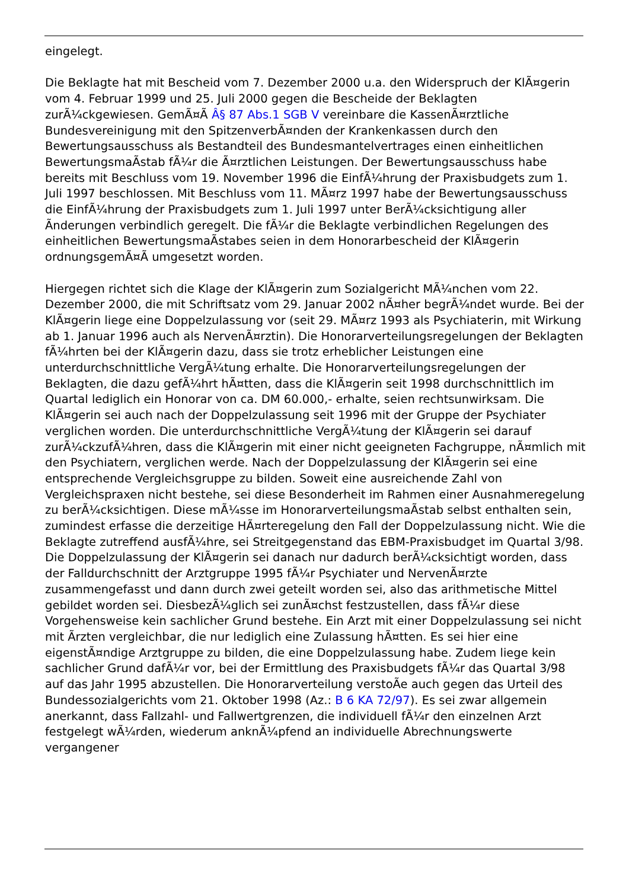eingelegt.
Die Beklagte hat mit Bescheid vom 7. Dezember 2000 u.a. den Widerspruch der KlÃ¤gerin vom 4. Februar 1999 und 25. Juli 2000 gegen die Bescheide der Beklagten zurÃ¼ckgewiesen. GemÃ¤Ã Â§ 87 Abs.1 SGB V vereinbare die KassenÃ¤rztliche Bundesvereinigung mit den SpitzenverbÃ¤nden der Krankenkassen durch den Bewertungsausschuss als Bestandteil des Bundesmantelvertrages einen einheitlichen BewertungsmaÃstab fÃ¼r die Ã¤rztlichen Leistungen. Der Bewertungsausschuss habe bereits mit Beschluss vom 19. November 1996 die EinfÃ¼hrung der Praxisbudgets zum 1. Juli 1997 beschlossen. Mit Beschluss vom 11. MÃ¤rz 1997 habe der Bewertungsausschuss die EinfÃ¼hrung der Praxisbudgets zum 1. Juli 1997 unter BerÃ¼cksichtigung aller Ãnderungen verbindlich geregelt. Die fÃ¼r die Beklagte verbindlichen Regelungen des einheitlichen BewertungsmaÃstabes seien in dem Honorarbescheid der KlÃ¤gerin ordnungsgemÃ¤Ã umgesetzt worden.
Hiergegen richtet sich die Klage der KlÃ¤gerin zum Sozialgericht MÃ¼nchen vom 22. Dezember 2000, die mit Schriftsatz vom 29. Januar 2002 nÃ¤her begrÃ¼ndet wurde. Bei der KlÃ¤gerin liege eine Doppelzulassung vor (seit 29. MÃ¤rz 1993 als Psychiaterin, mit Wirkung ab 1. Januar 1996 auch als NervenÃ¤rztin). Die Honorarverteilungsregelungen der Beklagten fÃ¼hrten bei der KlÃ¤gerin dazu, dass sie trotz erheblicher Leistungen eine unterdurchschnittliche VergÃ¼tung erhalte. Die Honorarverteilungsregelungen der Beklagten, die dazu gefÃ¼hrt hÃ¤tten, dass die KlÃ¤gerin seit 1998 durchschnittlich im Quartal lediglich ein Honorar von ca. DM 60.000,- erhalte, seien rechtsunwirksam. Die KlÃ¤gerin sei auch nach der Doppelzulassung seit 1996 mit der Gruppe der Psychiater verglichen worden. Die unterdurchschnittliche VergÃ¼tung der KlÃ¤gerin sei darauf zurÃ¼ckzufÃ¼hren, dass die KlÃ¤gerin mit einer nicht geeigneten Fachgruppe, nÃ¤mlich mit den Psychiatern, verglichen werde. Nach der Doppelzulassung der KlÃ¤gerin sei eine entsprechende Vergleichsgruppe zu bilden. Soweit eine ausreichende Zahl von Vergleichspraxen nicht bestehe, sei diese Besonderheit im Rahmen einer Ausnahmeregelung zu berÃ¼cksichtigen. Diese mÃ¼sse im HonorarverteilungsmaÃstab selbst enthalten sein, zumindest erfasse die derzeitige HÃ¤rteregelung den Fall der Doppelzulassung nicht. Wie die Beklagte zutreffend ausfÃ¼hre, sei Streitgegenstand das EBM-Praxisbudget im Quartal 3/98. Die Doppelzulassung der KlÃ¤gerin sei danach nur dadurch berÃ¼cksichtigt worden, dass der Falldurchschnitt der Arztgruppe 1995 fÃ¼r Psychiater und NervenÃ¤rzte zusammengefasst und dann durch zwei geteilt worden sei, also das arithmetische Mittel gebildet worden sei. DiesbezÃ¼glich sei zunÃ¤chst festzustellen, dass fÃ¼r diese Vorgehensweise kein sachlicher Grund bestehe. Ein Arzt mit einer Doppelzulassung sei nicht mit Ãrzten vergleichbar, die nur lediglich eine Zulassung hÃ¤tten. Es sei hier eine eigenstÃ¤ndige Arztgruppe zu bilden, die eine Doppelzulassung habe. Zudem liege kein sachlicher Grund dafÃ¼r vor, bei der Ermittlung des Praxisbudgets fÃ¼r das Quartal 3/98 auf das Jahr 1995 abzustellen. Die Honorarverteilung verstoÃe auch gegen das Urteil des Bundessozialgerichts vom 21. Oktober 1998 (Az.: B 6 KA 72/97). Es sei zwar allgemein anerkannt, dass Fallzahl- und Fallwertgrenzen, die individuell fÃ¼r den einzelnen Arzt festgelegt wÃ¼rden, wiederum anknÃ¼pfend an individuelle Abrechnungswerte vergangener